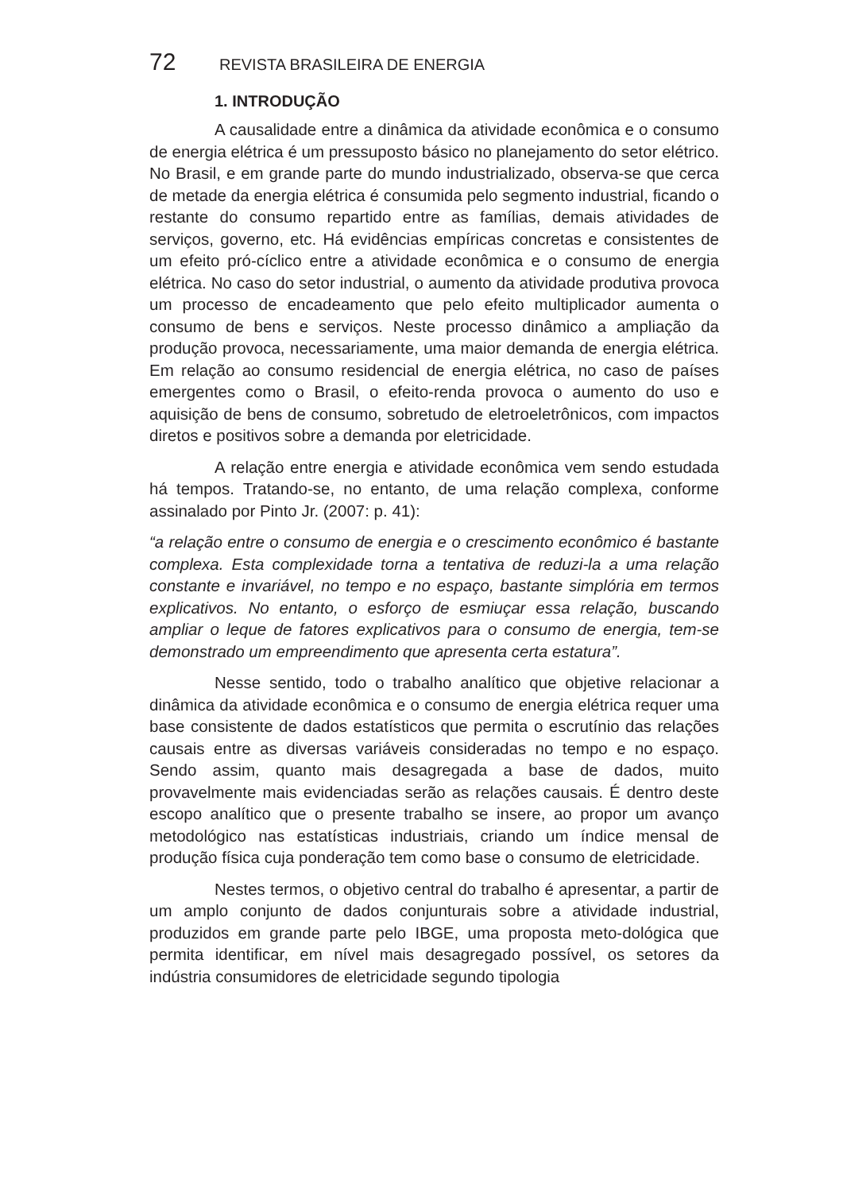72 REVISTA BRASILEIRA DE ENERGIA
1. INTRODUÇÃO
A causalidade entre a dinâmica da atividade econômica e o consumo de energia elétrica é um pressuposto básico no planejamento do setor elétrico. No Brasil, e em grande parte do mundo industrializado, observa-se que cerca de metade da energia elétrica é consumida pelo segmento industrial, ficando o restante do consumo repartido entre as famílias, demais atividades de serviços, governo, etc. Há evidências empíricas concretas e consistentes de um efeito pró-cíclico entre a atividade econômica e o consumo de energia elétrica. No caso do setor industrial, o aumento da atividade produtiva provoca um processo de encadeamento que pelo efeito multiplicador aumenta o consumo de bens e serviços. Neste processo dinâmico a ampliação da produção provoca, necessariamente, uma maior demanda de energia elétrica. Em relação ao consumo residencial de energia elétrica, no caso de países emergentes como o Brasil, o efeito-renda provoca o aumento do uso e aquisição de bens de consumo, sobretudo de eletroeletrônicos, com impactos diretos e positivos sobre a demanda por eletricidade.
A relação entre energia e atividade econômica vem sendo estudada há tempos. Tratando-se, no entanto, de uma relação complexa, conforme assinalado por Pinto Jr. (2007: p. 41):
“a relação entre o consumo de energia e o crescimento econômico é bastante complexa. Esta complexidade torna a tentativa de reduzi-la a uma relação constante e invariável, no tempo e no espaço, bastante simplória em termos explicativos. No entanto, o esforço de esmiuçar essa relação, buscando ampliar o leque de fatores explicativos para o consumo de energia, tem-se demonstrado um empreendimento que apresenta certa estatura”.
Nesse sentido, todo o trabalho analítico que objetive relacionar a dinâmica da atividade econômica e o consumo de energia elétrica requer uma base consistente de dados estatísticos que permita o escrutínio das relações causais entre as diversas variáveis consideradas no tempo e no espaço. Sendo assim, quanto mais desagregada a base de dados, muito provavelmente mais evidenciadas serão as relações causais. É dentro deste escopo analítico que o presente trabalho se insere, ao propor um avanço metodológico nas estatísticas industriais, criando um índice mensal de produção física cuja ponderação tem como base o consumo de eletricidade.
Nestes termos, o objetivo central do trabalho é apresentar, a partir de um amplo conjunto de dados conjunturais sobre a atividade industrial, produzidos em grande parte pelo IBGE, uma proposta meto-dológica que permita identificar, em nível mais desagregado possível, os setores da indústria consumidores de eletricidade segundo tipologia